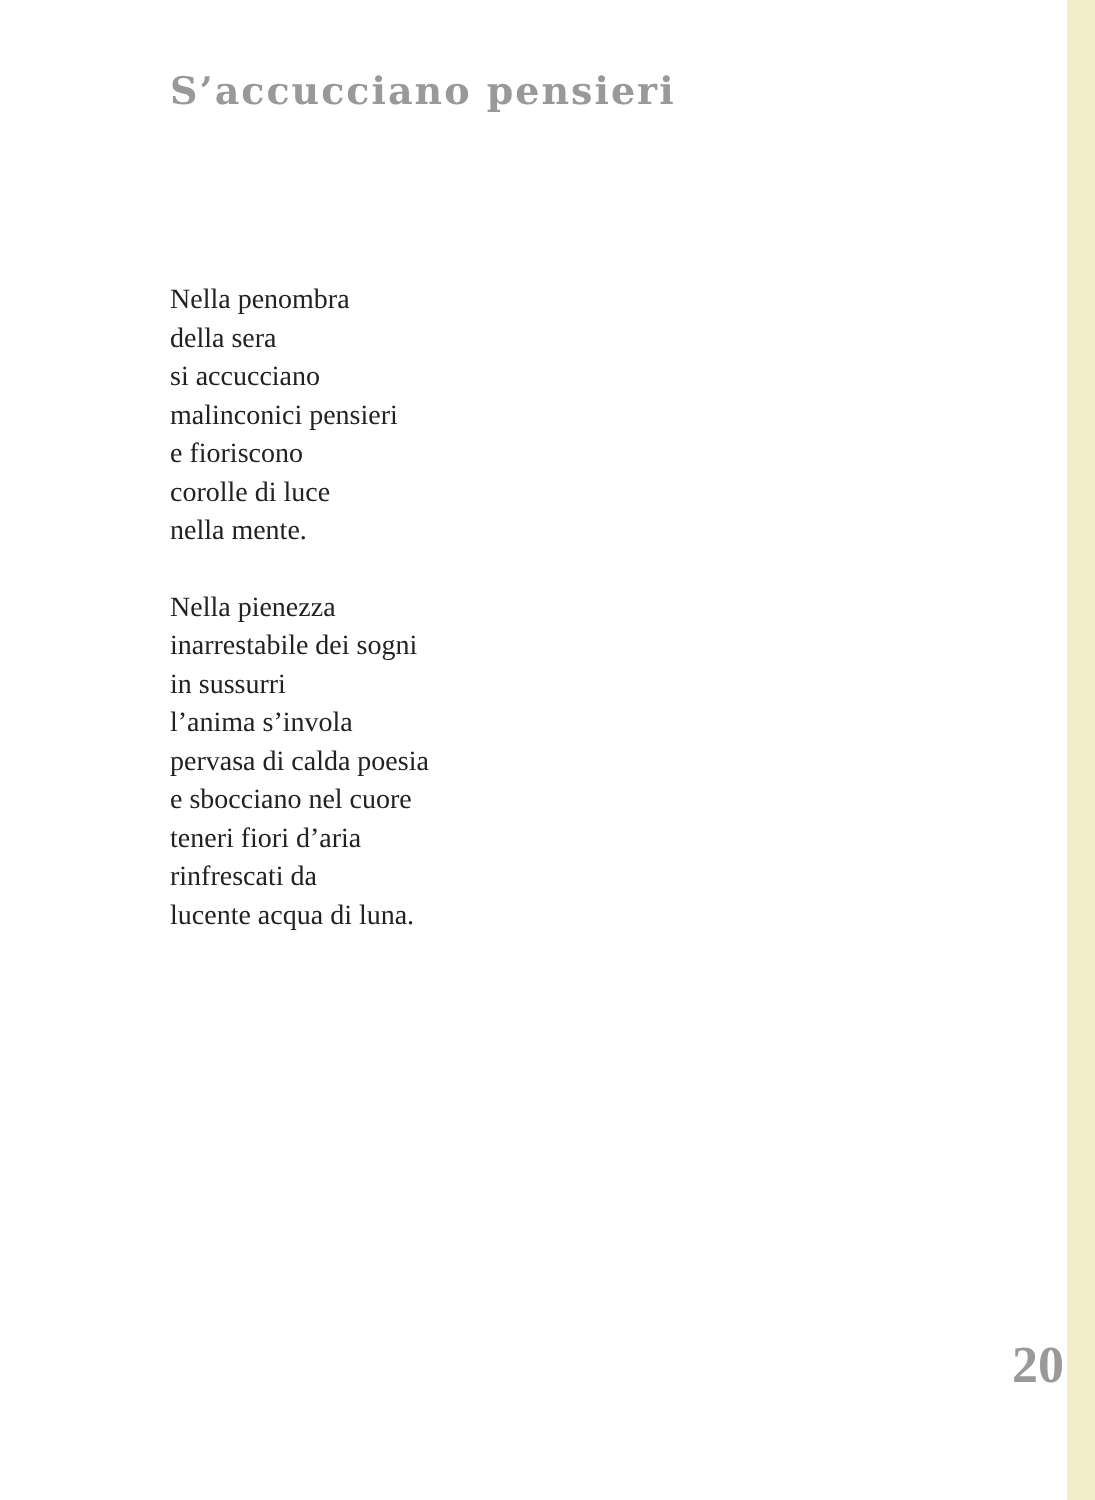S’accucciano pensieri
Nella penombra
della sera
si accucciano
malinconici pensieri
e fioriscono
corolle di luce
nella mente.
Nella pienezza
inarrestabile dei sogni
in sussurri
l’anima s’invola
pervasa di calda poesia
e sbocciano nel cuore
teneri fiori d’aria
rinfrescati da
lucente acqua di luna.
20